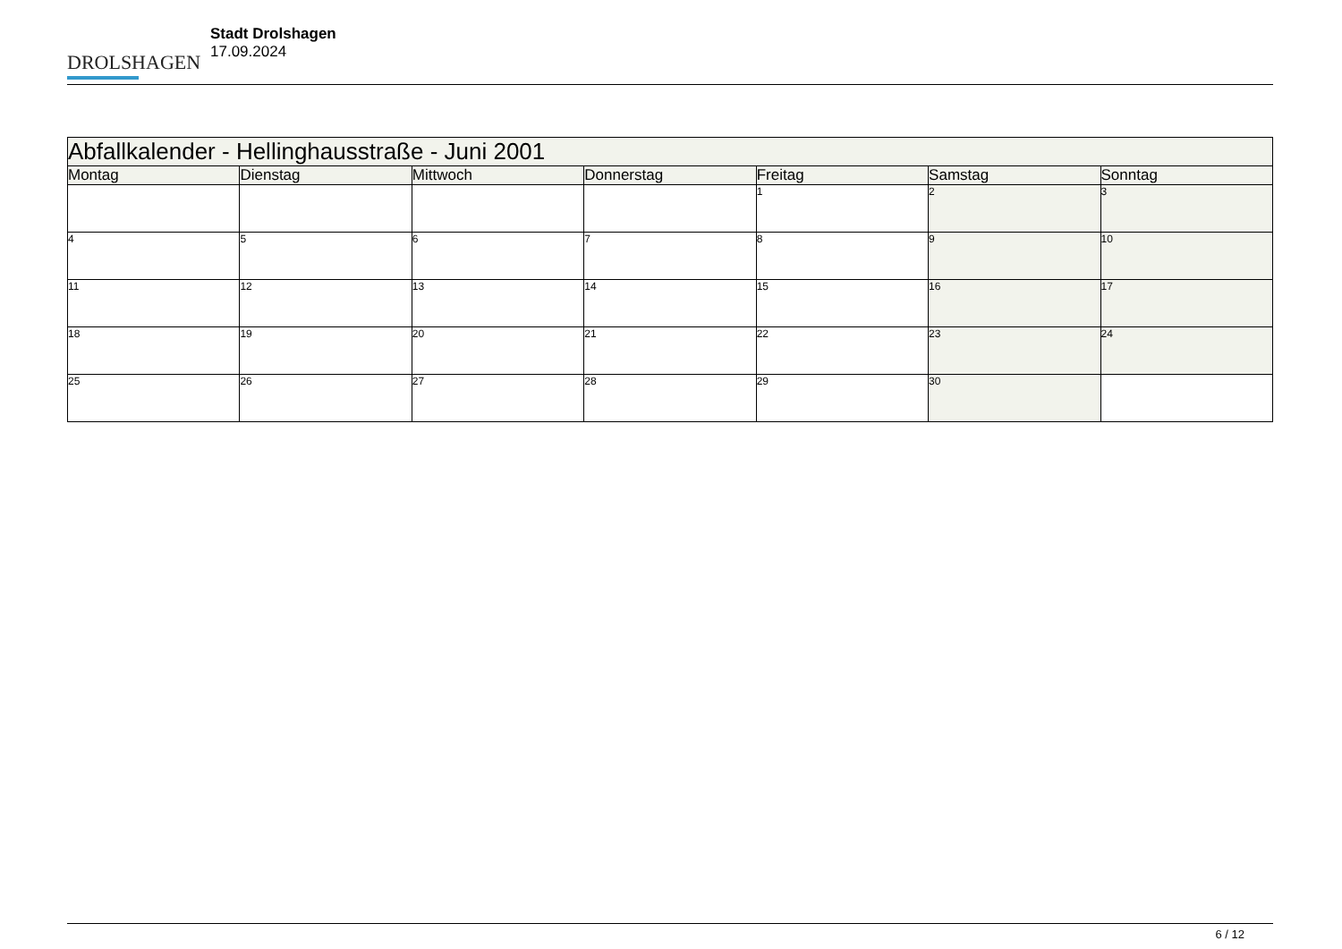DROLSHAGEN
Stadt Drolshagen
17.09.2024
| Abfallkalender - Hellinghausstraße - Juni 2001 | | | | | | |
| Montag | Dienstag | Mittwoch | Donnerstag | Freitag | Samstag | Sonntag |
| | | | | 1 | 2 | 3 |
| 4 | 5 | 6 | 7 | 8 | 9 | 10 |
| 11 | 12 | 13 | 14 | 15 | 16 | 17 |
| 18 | 19 | 20 | 21 | 22 | 23 | 24 |
| 25 | 26 | 27 | 28 | 29 | 30 | |
6 / 12